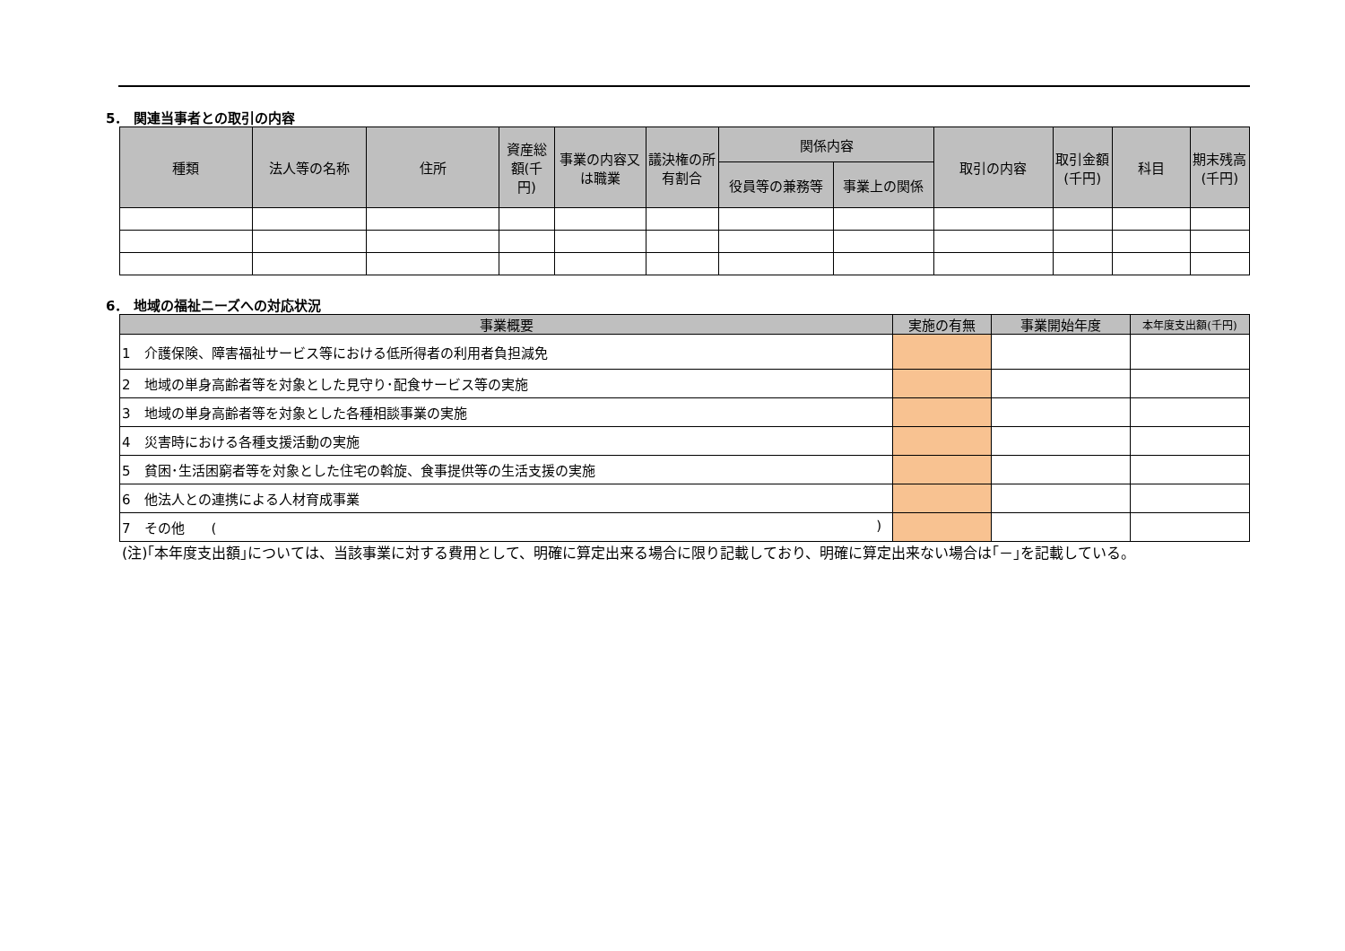5． 関連当事者との取引の内容
| 種類 | 法人等の名称 | 住所 | 資産総額(千円) | 事業の内容又は職業 | 議決権の所有割合 | 関係内容 | | 取引の内容 | 取引金額(千円) | 科目 | 期末残高(千円) |
| --- | --- | --- | --- | --- | --- | --- | --- | --- | --- | --- | --- |
| | | | | | | 役員等の兼務等 | 事業上の関係 | | | | |
6． 地域の福祉ニーズへの対応状況
| 事業概要 | 実施の有無 | 事業開始年度 | 本年度支出額(千円) |
| --- | --- | --- | --- |
| 1 介護保険、障害福祉サービス等における低所得者の利用者負担減免 | | | |
| 2 地域の単身高齢者等を対象とした見守り･配食サービス等の実施 | | | |
| 3 地域の単身高齢者等を対象とした各種相談事業の実施 | | | |
| 4 災害時における各種支援活動の実施 | | | |
| 5 貧困･生活困窮者等を対象とした住宅の斡旋、食事提供等の生活支援の実施 | | | |
| 6 他法人との連携による人材育成事業 | | | |
| 7 その他 ( ) | | | |
(注)｢本年度支出額｣については、当該事業に対する費用として、明確に算定出来る場合に限り記載しており、明確に算定出来ない場合は｢－｣を記載している。